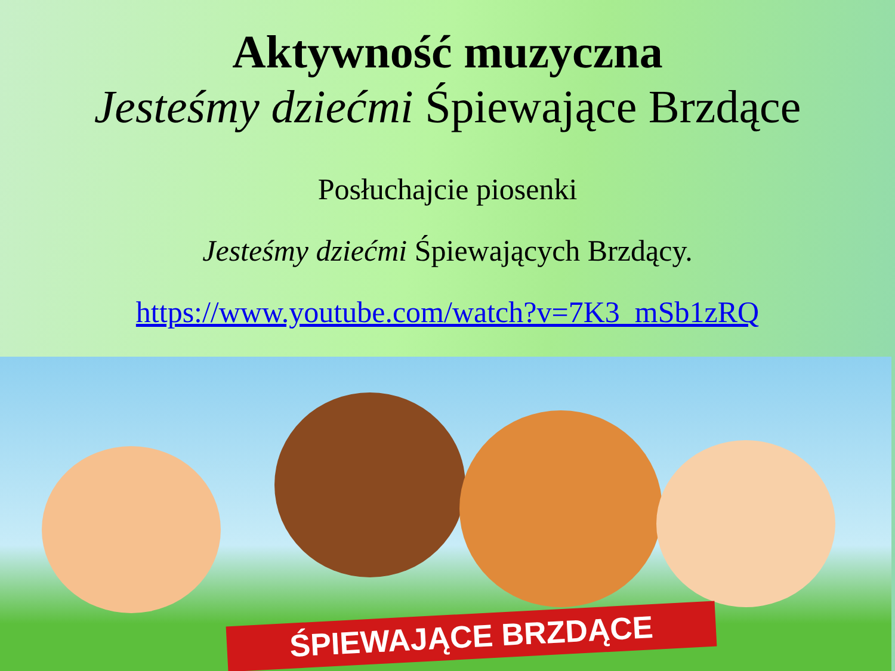Aktywność muzyczna
Jesteśmy dziećmi Śpiewające Brzdące
Posłuchajcie piosenki
Jesteśmy dziećmi Śpiewających Brzdący.
https://www.youtube.com/watch?v=7K3_mSb1zRQ
ŚPIEWAJĄCE BRZDĄCE